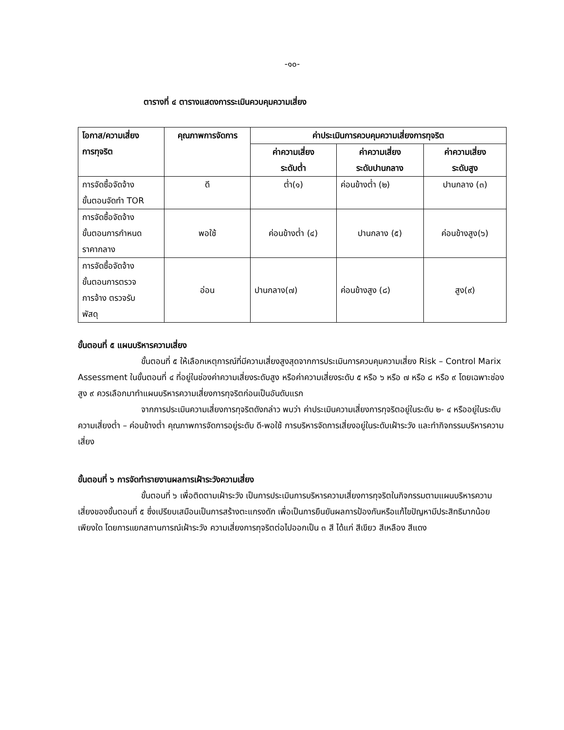-๑๐-
ตารางที่ ๔ ตารางแสดงการระเมินควบคุมความเสี่ยง
| โอกาส/ความเสี่ยง การทุจริต | คุณภาพการจัดการ | ค่าประเมินการควบคุมความเสี่ยงการทุจริต | | |
| --- | --- | --- | --- | --- |
| | | ค่าความเสี่ยง ระดับต่ำ | ค่าความเสี่ยง ระดับปานกลาง | ค่าความเสี่ยง ระดับสูง |
| การจัดซื้อจัดจ้าง ขั้นตอนจัดทำ TOR | ดี | ต่ำ(๑) | ค่อนข้างต่ำ (๒) | ปานกลาง (๓) |
| การจัดซื้อจัดจ้าง ขั้นตอนการกำหนด ราคากลาง | พอใช้ | ค่อนข้างต่ำ (๔) | ปานกลาง (๕) | ค่อนข้างสูง(๖) |
| การจัดซื้อจัดจ้าง ขั้นตอนการตรวจ การจ้าง ตรวจรับ พัสดุ | อ่อน | ปานกลาง(๗) | ค่อนข้างสูง (๘) | สูง(๙) |
ขั้นตอนที่ ๕ แผนบริหารความเสี่ยง
ขั้นตอนที่ ๕ ให้เลือกเหตุการณ์ที่มีความเสี่ยงสูงสุดจากการประเมินการควบคุมความเสี่ยง Risk – Control Marix Assessment ในขั้นตอนที่ ๔ ที่อยู่ในช่องค่าความเสี่ยงระดับสูง หรือค่าความเสี่ยงระดับ ๕ หรือ ๖ หรือ ๗ หรือ ๘ หรือ ๙ โดยเฉพาะช่องสูง ๙ ควรเลือกมาทำแผนบริหารความเสี่ยงการทุจริตก่อนเป็นอันดับแรก
จากการประเมินความเสี่ยงการทุจริตดังกล่าว พบว่า ค่าประเมินความเสี่ยงการทุจริตอยู่ในระดับ ๒- ๔ หรืออยู่ในระดับความเสี่ยงต่ำ – ค่อนข้างต่ำ คุณภาพการจัดการอยู่ระดับ ดี-พอใช้ การบริหารจัดการเสี่ยงอยู่ในระดับเฝ้าระวัง และทำกิจกรรมบริหารความเสี่ยง
ขั้นตอนที่ ๖ การจัดทำรายงานผลการเฝ้าระวังความเสี่ยง
ขั้นตอนที่ ๖ เพื่อติดตามเฝ้าระวัง เป็นการประเมินการบริหารความเสี่ยงการทุจริตในกิจกรรมตามแผนบริหารความเสี่ยงของขั้นตอนที่ ๕ ซึ่งเปรียบเสมือนเป็นการสร้างตะแกรงดัก เพื่อเป็นการยืนยันผลการป้องกันหรือแก้ไขปัญหามีประสิทธิมากน้อยเพียงใด โดยการแยกสถานการณ์เฝ้าระวัง ความเสี่ยงการทุจริตต่อไปออกเป็น ๓ สี ได้แก่ สีเขียว สีเหลือง สีแดง